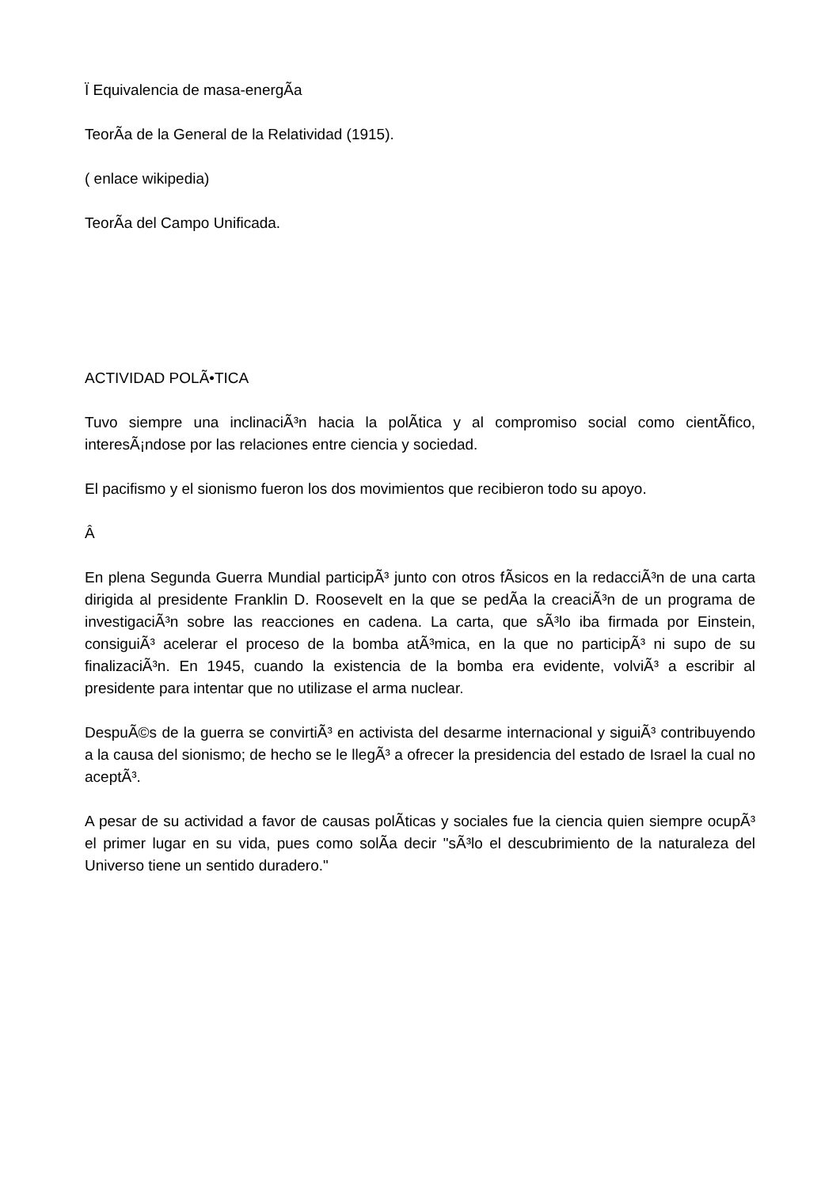Ï Equivalencia de masa-energÃ­a
TeorÃ­a de la General de la Relatividad (1915).
( enlace wikipedia)
TeorÃ­a del Campo Unificada.
ACTIVIDAD POLÃ•TICA
Tuvo siempre una inclinaciÃ³n hacia la polÃ­tica y al compromiso social como cientÃ­fico, interesÃ¡ndose por las relaciones entre ciencia y sociedad.
El pacifismo y el sionismo fueron los dos movimientos que recibieron todo su apoyo.
Â
En plena Segunda Guerra Mundial participÃ³ junto con otros fÃ­sicos en la redacciÃ³n de una carta dirigida al presidente Franklin D. Roosevelt en la que se pedÃ­a la creaciÃ³n de un programa de investigaciÃ³n sobre las reacciones en cadena. La carta, que sÃ³lo iba firmada por Einstein, consiguiÃ³ acelerar el proceso de la bomba atÃ³mica, en la que no participÃ³ ni supo de su finalizaciÃ³n. En 1945, cuando la existencia de la bomba era evidente, volviÃ³ a escribir al presidente para intentar que no utilizase el arma nuclear.
DespuÃ©s de la guerra se convirtiÃ³ en activista del desarme internacional y siguiÃ³ contribuyendo a la causa del sionismo; de hecho se le llegÃ³ a ofrecer la presidencia del estado de Israel la cual no aceptÃ³.
A pesar de su actividad a favor de causas polÃ­ticas y sociales fue la ciencia quien siempre ocupÃ³ el primer lugar en su vida, pues como solÃ­a decir "sÃ³lo el descubrimiento de la naturaleza del Universo tiene un sentido duradero."